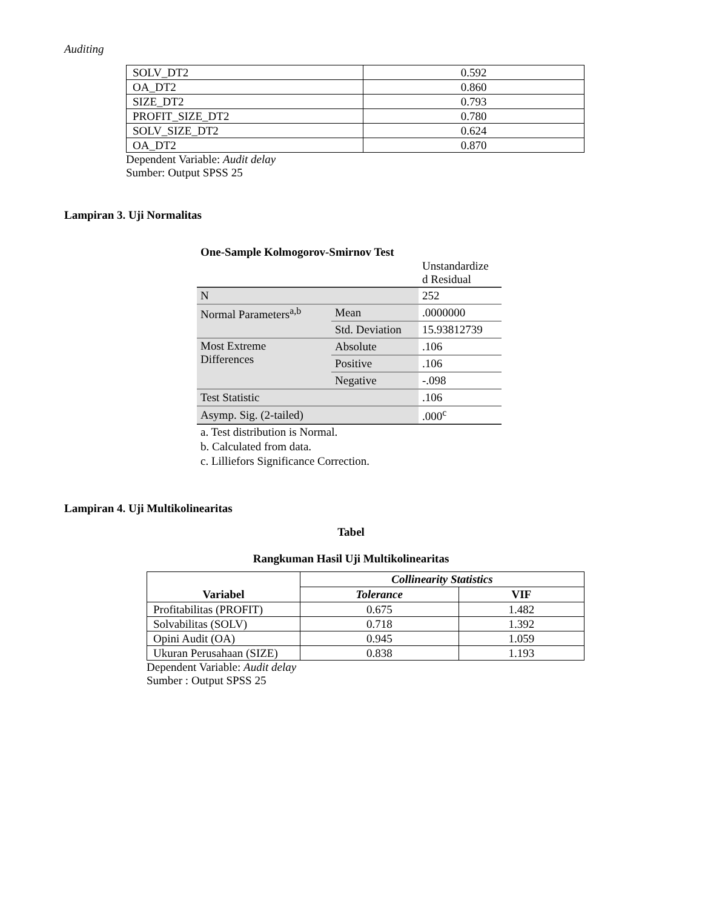Auditing
| SOLV_DT2 | 0.592 |
| OA_DT2 | 0.860 |
| SIZE_DT2 | 0.793 |
| PROFIT_SIZE_DT2 | 0.780 |
| SOLV_SIZE_DT2 | 0.624 |
| OA_DT2 | 0.870 |
Dependent Variable: Audit delay
Sumber: Output SPSS 25
Lampiran 3. Uji Normalitas
One-Sample Kolmogorov-Smirnov Test
| | | Unstandardize d Residual |
| N | | 252 |
| Normal Parameters<sup>a,b</sup> | Mean | .0000000 |
| | Std. Deviation | 15.93812739 |
| Most Extreme Differences | Absolute | .106 |
| | Positive | .106 |
| | Negative | -.098 |
| Test Statistic | | .106 |
| Asymp. Sig. (2-tailed) | | .000<sup>c</sup> |
a. Test distribution is Normal.
b. Calculated from data.
c. Lilliefors Significance Correction.
Lampiran 4. Uji Multikolinearitas
Tabel
Rangkuman Hasil Uji Multikolinearitas
| Variabel | Collinearity Statistics | |
| --- | --- | --- |
| | Tolerance | VIF |
| Profitabilitas (PROFIT) | 0.675 | 1.482 |
| Solvabilitas (SOLV) | 0.718 | 1.392 |
| Opini Audit (OA) | 0.945 | 1.059 |
| Ukuran Perusahaan (SIZE) | 0.838 | 1.193 |
Dependent Variable: Audit delay
Sumber : Output SPSS 25